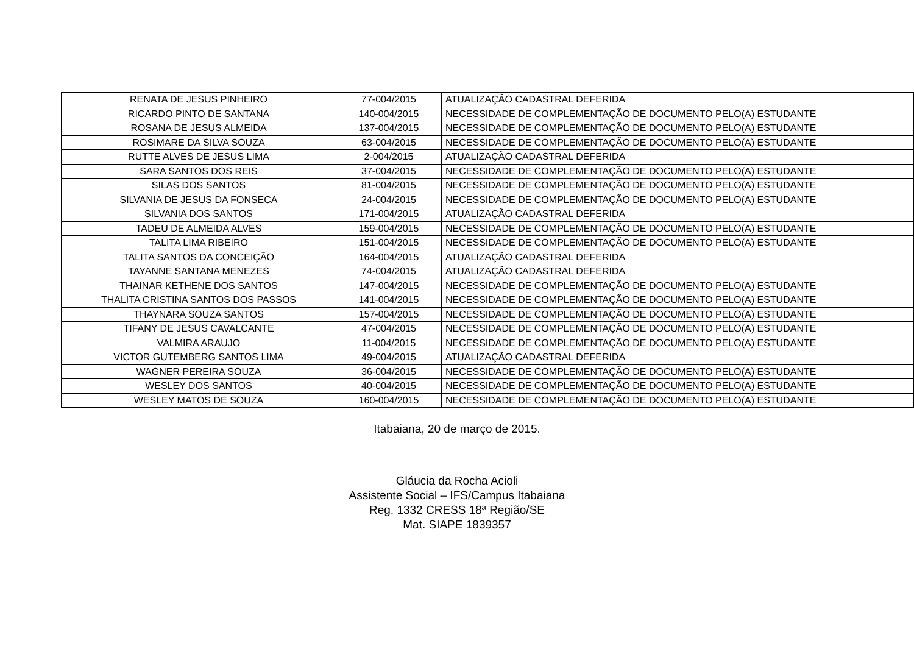| RENATA DE JESUS PINHEIRO | 77-004/2015 | ATUALIZAÇÃO CADASTRAL DEFERIDA |
| RICARDO PINTO DE SANTANA | 140-004/2015 | NECESSIDADE DE COMPLEMENTAÇÃO DE DOCUMENTO PELO(A) ESTUDANTE |
| ROSANA DE JESUS ALMEIDA | 137-004/2015 | NECESSIDADE DE COMPLEMENTAÇÃO DE DOCUMENTO PELO(A) ESTUDANTE |
| ROSIMARE DA SILVA SOUZA | 63-004/2015 | NECESSIDADE DE COMPLEMENTAÇÃO DE DOCUMENTO PELO(A) ESTUDANTE |
| RUTTE ALVES DE JESUS LIMA | 2-004/2015 | ATUALIZAÇÃO CADASTRAL DEFERIDA |
| SARA SANTOS DOS REIS | 37-004/2015 | NECESSIDADE DE COMPLEMENTAÇÃO DE DOCUMENTO PELO(A) ESTUDANTE |
| SILAS DOS SANTOS | 81-004/2015 | NECESSIDADE DE COMPLEMENTAÇÃO DE DOCUMENTO PELO(A) ESTUDANTE |
| SILVANIA DE JESUS DA FONSECA | 24-004/2015 | NECESSIDADE DE COMPLEMENTAÇÃO DE DOCUMENTO PELO(A) ESTUDANTE |
| SILVANIA DOS SANTOS | 171-004/2015 | ATUALIZAÇÃO CADASTRAL DEFERIDA |
| TADEU DE ALMEIDA ALVES | 159-004/2015 | NECESSIDADE DE COMPLEMENTAÇÃO DE DOCUMENTO PELO(A) ESTUDANTE |
| TALITA LIMA RIBEIRO | 151-004/2015 | NECESSIDADE DE COMPLEMENTAÇÃO DE DOCUMENTO PELO(A) ESTUDANTE |
| TALITA SANTOS DA CONCEIÇÃO | 164-004/2015 | ATUALIZAÇÃO CADASTRAL DEFERIDA |
| TAYANNE SANTANA MENEZES | 74-004/2015 | ATUALIZAÇÃO CADASTRAL DEFERIDA |
| THAINAR KETHENE DOS SANTOS | 147-004/2015 | NECESSIDADE DE COMPLEMENTAÇÃO DE DOCUMENTO PELO(A) ESTUDANTE |
| THALITA CRISTINA SANTOS DOS PASSOS | 141-004/2015 | NECESSIDADE DE COMPLEMENTAÇÃO DE DOCUMENTO PELO(A) ESTUDANTE |
| THAYNARA SOUZA SANTOS | 157-004/2015 | NECESSIDADE DE COMPLEMENTAÇÃO DE DOCUMENTO PELO(A) ESTUDANTE |
| TIFANY DE JESUS CAVALCANTE | 47-004/2015 | NECESSIDADE DE COMPLEMENTAÇÃO DE DOCUMENTO PELO(A) ESTUDANTE |
| VALMIRA ARAUJO | 11-004/2015 | NECESSIDADE DE COMPLEMENTAÇÃO DE DOCUMENTO PELO(A) ESTUDANTE |
| VICTOR GUTEMBERG SANTOS LIMA | 49-004/2015 | ATUALIZAÇÃO CADASTRAL DEFERIDA |
| WAGNER PEREIRA SOUZA | 36-004/2015 | NECESSIDADE DE COMPLEMENTAÇÃO DE DOCUMENTO PELO(A) ESTUDANTE |
| WESLEY DOS SANTOS | 40-004/2015 | NECESSIDADE DE COMPLEMENTAÇÃO DE DOCUMENTO PELO(A) ESTUDANTE |
| WESLEY MATOS DE SOUZA | 160-004/2015 | NECESSIDADE DE COMPLEMENTAÇÃO DE DOCUMENTO PELO(A) ESTUDANTE |
Itabaiana, 20 de março de 2015.
Gláucia da Rocha Acioli
Assistente Social – IFS/Campus Itabaiana
Reg. 1332 CRESS 18ª Região/SE
Mat. SIAPE 1839357